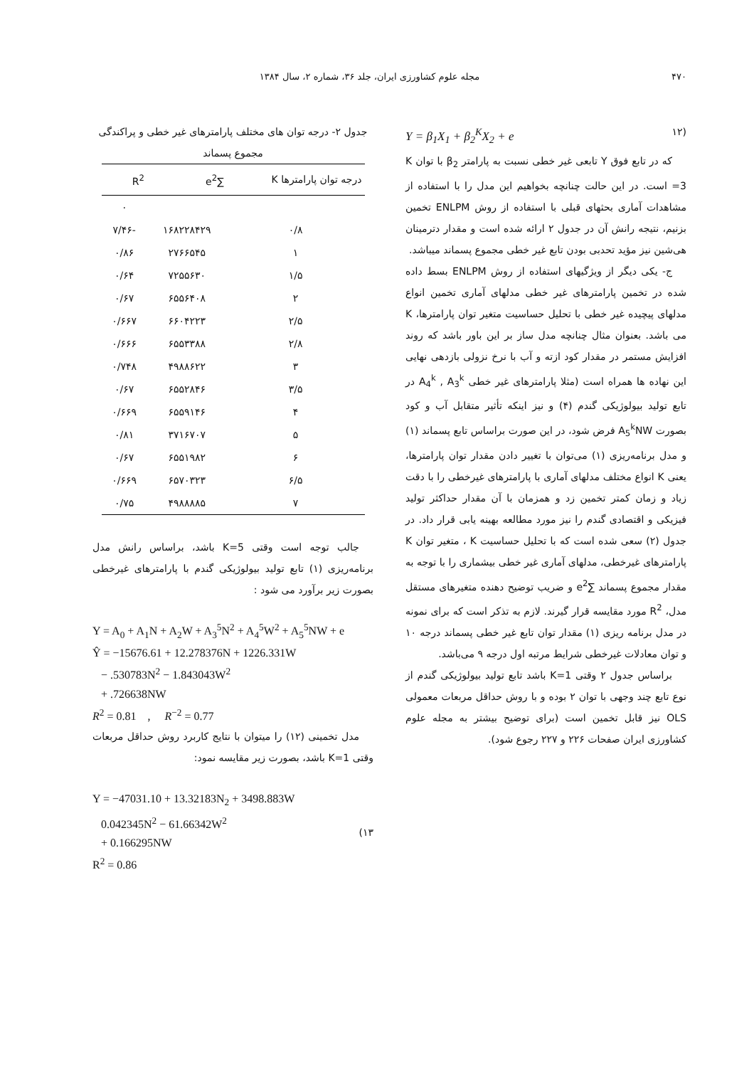۴۷۰ مجله علوم کشاورزی ایران، جلد ۳۶، شماره ۲، سال ۱۳۸۴
(۱۲ Y = β<sub>1</sub>X<sub>1</sub> + β<sub>2</sub><sup>K</sup>X<sub>2</sub> + e
که در تابع فوق Y تابعی غیر خطی نسبت به پارامتر β<sub>2</sub> با توان K =3 است. در این حالت چنانچه بخواهیم این مدل را با استفاده از مشاهدات آماری بحثهای قبلی با استفاده از روش ENLPM تخمین بزنیم، نتیجه رانش آن در جدول ۲ ارائه شده است و مقدار دترمینان هی‌شین نیز مؤید تحدبی بودن تابع غیر خطی مجموع پسماند میباشد.
ج- یکی دیگر از ویژگیهای استفاده از روش ENLPM بسط داده شده در تخمین پارامترهای غیر خطی مدلهای آماری تخمین انواع مدلهای پیچیده غیر خطی با تحلیل حساسیت متغیر توان پارامترها، K می باشد. بعنوان مثال چنانچه مدل ساز بر این باور باشد که روند افزایش مستمر در مقدار کود ازته و آب با نرخ نزولی بازدهی نهایی این نهاده ها همراه است (مثلا پارامترهای غیر خطی A<sub>4</sub><sup>k</sup> , A<sub>3</sub><sup>k</sup> در تابع تولید بیولوژیکی گندم (۴) و نیز اینکه تأثیر متقابل آب و کود بصورت A<sub>5</sub><sup>k</sup>NW فرض شود، در این صورت براساس تابع پسماند (۱) و مدل برنامه‌ریزی (۱) می‌توان با تغییر دادن مقدار توان پارامترها، یعنی K انواع مختلف مدلهای آماری با پارامترهای غیرخطی را با دقت زیاد و زمان کمتر تخمین زد و همزمان با آن مقدار حداکثر تولید فیزیکی و اقتصادی گندم را نیز مورد مطالعه بهینه یابی قرار داد. در جدول (۲) سعی شده است که با تحلیل حساسیت K ، متغیر توان K پارامترهای غیرخطی، مدلهای آماری غیر خطی بیشماری را با توجه به مقدار مجموع پسماند ∑e<sup>2</sup> و ضریب توضیح دهنده متغیرهای مستقل مدل، R<sup>2</sup> مورد مقایسه قرار گیرند. لازم به تذکر است که برای نمونه در مدل برنامه ریزی (۱) مقدار توان تابع غیر خطی پسماند درجه ۱۰ و توان معادلات غیرخطی شرایط مرتبه اول درجه ۹ می‌باشد.
براساس جدول ۲ وقتی K=1 باشد تابع تولید بیولوژیکی گندم از نوع تابع چند وجهی با توان ۲ بوده و با روش حداقل مربعات معمولی OLS نیز قابل تخمین است (برای توضیح بیشتر به مجله علوم کشاورزی ایران صفحات ۲۲۶ و ۲۲۷ رجوع شود).
جدول ۲- درجه توان های مختلف پارامترهای غیر خطی و پراکندگی مجموع پسماند
| درجه توان پارامترها K | ∑e<sup>2</sup> | R<sup>2</sup> |
| --- | --- | --- |
| | | ۰ |
| ۰/۸ | ۱۶۸۲۲۸۴۲۹ | -۷/۴۶ |
| ۱ | ۲۷۶۶۵۴۵ | ۰/۸۶ |
| ۱/۵ | ۷۲۵۵۶۳۰ | ۰/۶۴ |
| ۲ | ۶۵۵۶۴۰۸ | ۰/۶۷ |
| ۲/۵ | ۶۶۰۴۲۲۳ | ۰/۶۶۷ |
| ۲/۸ | ۶۵۵۳۳۸۸ | ۰/۶۶۶ |
| ۳ | ۴۹۸۸۶۲۲ | ۰/۷۴۸ |
| ۳/۵ | ۶۵۵۲۸۴۶ | ۰/۶۷ |
| ۴ | ۶۵۵۹۱۴۶ | ۰/۶۶۹ |
| ۵ | ۳۷۱۶۷۰۷ | ۰/۸۱ |
| ۶ | ۶۵۵۱۹۸۲ | ۰/۶۷ |
| ۶/۵ | ۶۵۷۰۳۲۳ | ۰/۶۶۹ |
| ۷ | ۴۹۸۸۸۸۵ | ۰/۷۵ |
جالب توجه است وقتی K=5 باشد، براساس رانش مدل برنامه‌ریزی (۱) تابع تولید بیولوژیکی گندم با پارامترهای غیرخطی بصورت زیر برآورد می شود :
Y = A<sub>0</sub> + A<sub>1</sub>N + A<sub>2</sub>W + A<sub>3</sub><sup>5</sup>N<sup>2</sup> + A<sub>4</sub><sup>5</sup>W<sup>2</sup> + A<sub>5</sub><sup>5</sup>NW + e
Ŷ = −15676.61 + 12.278376N + 1226.331W
− .530783N<sup>2</sup> − 1.843043W<sup>2</sup>
+ .726638NW
R<sup>2</sup> = 0.81 , R<sup>−2</sup> = 0.77
مدل تخمینی (۱۲) را میتوان با نتایج کاربرد روش حداقل مربعات وقتی K=1 باشد، بصورت زیر مقایسه نمود:
Y = −47031.10 + 13.32183N<sub>2</sub> + 3498.883W
0.042345N<sup>2</sup> − 61.66342W<sup>2</sup>
+ 0.166295NW
R<sup>2</sup> = 0.86
(۱۳